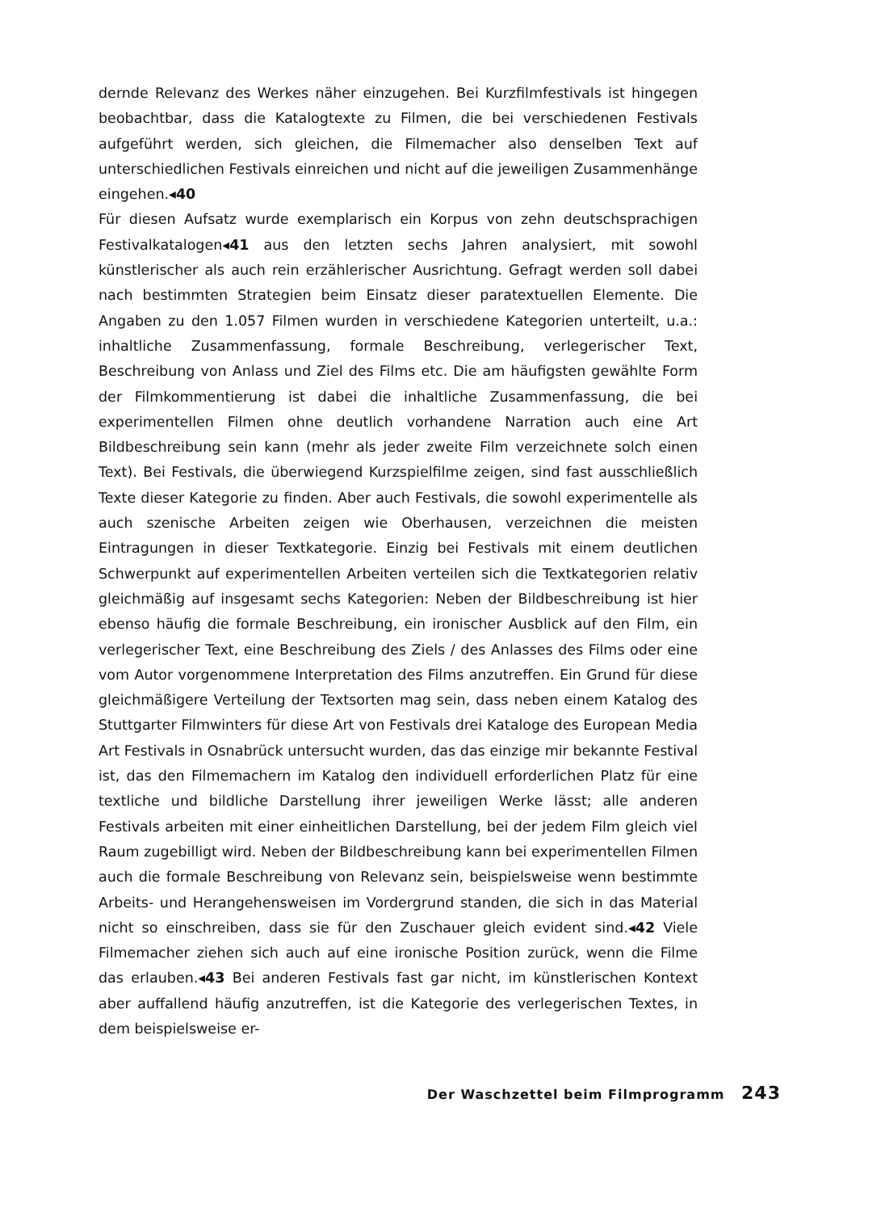dernde Relevanz des Werkes näher einzugehen. Bei Kurzfilmfestivals ist hingegen beobachtbar, dass die Katalogtexte zu Filmen, die bei verschiedenen Festivals aufgeführt werden, sich gleichen, die Filmemacher also denselben Text auf unterschiedlichen Festivals einreichen und nicht auf die jeweiligen Zusammenhänge eingehen.◂40
Für diesen Aufsatz wurde exemplarisch ein Korpus von zehn deutschsprachigen Festivalkatalogen◂41 aus den letzten sechs Jahren analysiert, mit sowohl künstlerischer als auch rein erzählerischer Ausrichtung. Gefragt werden soll dabei nach bestimmten Strategien beim Einsatz dieser paratextuellen Elemente. Die Angaben zu den 1.057 Filmen wurden in verschiedene Kategorien unterteilt, u.a.: inhaltliche Zusammenfassung, formale Beschreibung, verlegerischer Text, Beschreibung von Anlass und Ziel des Films etc. Die am häufigsten gewählte Form der Filmkommentierung ist dabei die inhaltliche Zusammenfassung, die bei experimentellen Filmen ohne deutlich vorhandene Narration auch eine Art Bildbeschreibung sein kann (mehr als jeder zweite Film verzeichnete solch einen Text). Bei Festivals, die überwiegend Kurzspielfilme zeigen, sind fast ausschließlich Texte dieser Kategorie zu finden. Aber auch Festivals, die sowohl experimentelle als auch szenische Arbeiten zeigen wie Oberhausen, verzeichnen die meisten Eintragungen in dieser Textkategorie. Einzig bei Festivals mit einem deutlichen Schwerpunkt auf experimentellen Arbeiten verteilen sich die Textkategorien relativ gleichmäßig auf insgesamt sechs Kategorien: Neben der Bildbeschreibung ist hier ebenso häufig die formale Beschreibung, ein ironischer Ausblick auf den Film, ein verlegerischer Text, eine Beschreibung des Ziels / des Anlasses des Films oder eine vom Autor vorgenommene Interpretation des Films anzutreffen. Ein Grund für diese gleichmäßigere Verteilung der Textsorten mag sein, dass neben einem Katalog des Stuttgarter Filmwinters für diese Art von Festivals drei Kataloge des European Media Art Festivals in Osnabrück untersucht wurden, das das einzige mir bekannte Festival ist, das den Filmemachern im Katalog den individuell erforderlichen Platz für eine textliche und bildliche Darstellung ihrer jeweiligen Werke lässt; alle anderen Festivals arbeiten mit einer einheitlichen Darstellung, bei der jedem Film gleich viel Raum zugebilligt wird. Neben der Bildbeschreibung kann bei experimentellen Filmen auch die formale Beschreibung von Relevanz sein, beispielsweise wenn bestimmte Arbeits- und Herangehensweisen im Vordergrund standen, die sich in das Material nicht so einschreiben, dass sie für den Zuschauer gleich evident sind.◂42 Viele Filmemacher ziehen sich auch auf eine ironische Position zurück, wenn die Filme das erlauben.◂43 Bei anderen Festivals fast gar nicht, im künstlerischen Kontext aber auffallend häufig anzutreffen, ist die Kategorie des verlegerischen Textes, in dem beispielsweise er-
Der Waschzettel beim Filmprogramm 243